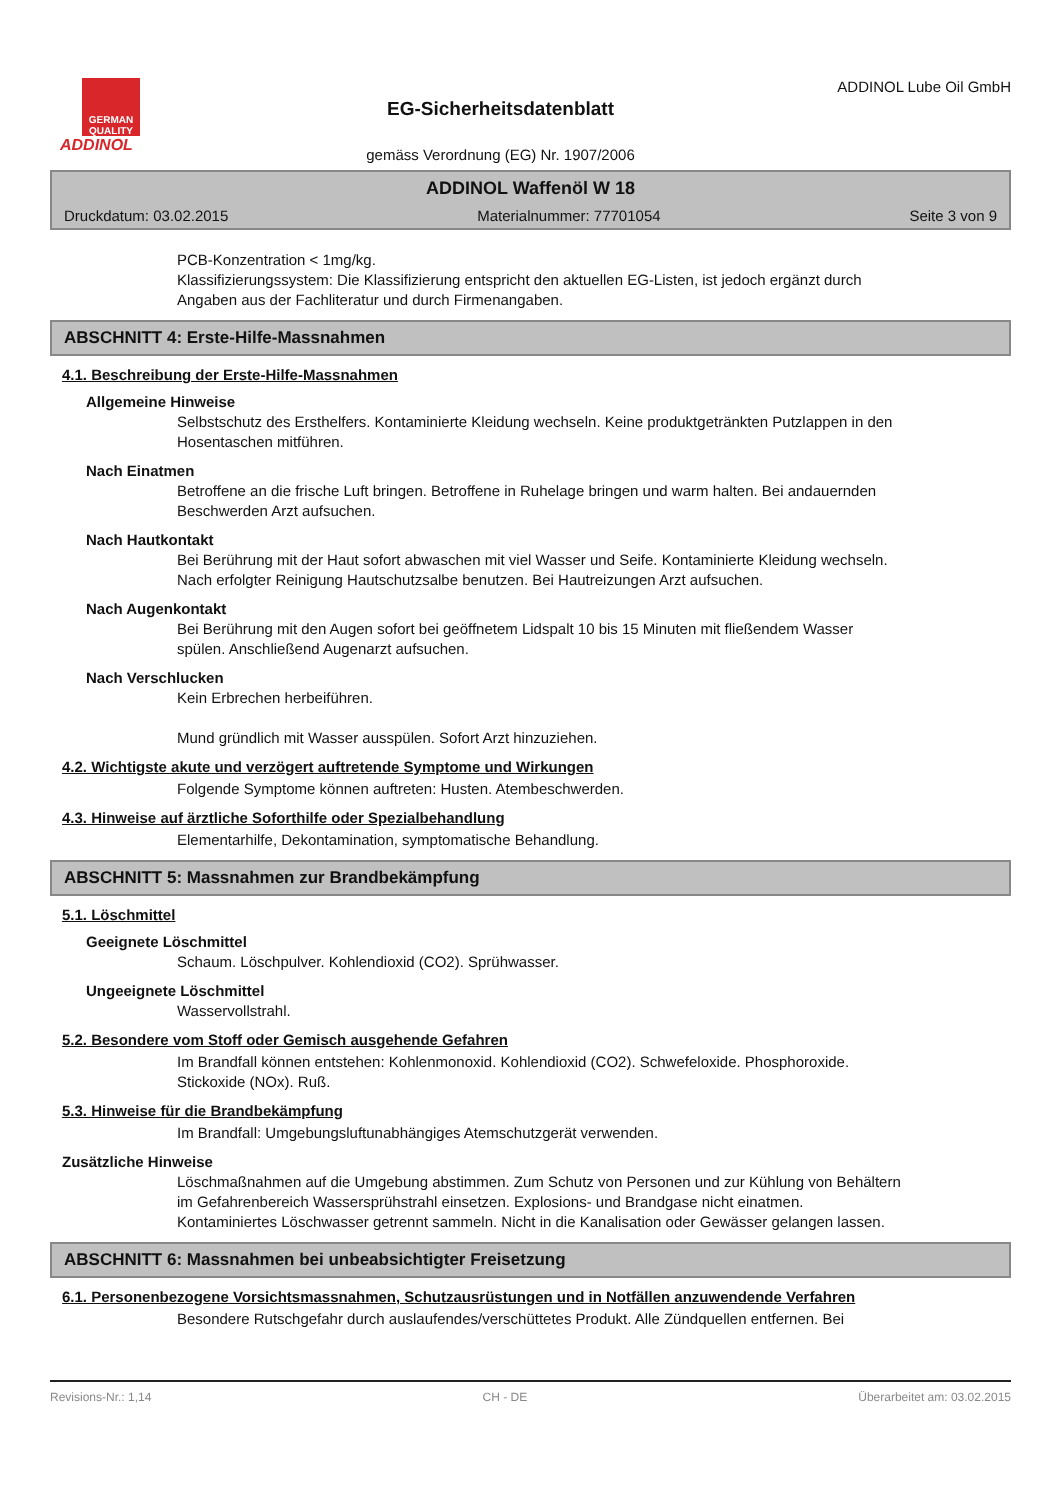GERMAN QUALITY
ADDINOL
EG-Sicherheitsdatenblatt
gemäss Verordnung (EG) Nr. 1907/2006
ADDINOL Lube Oil GmbH
ADDINOL Waffenöl W 18
Druckdatum: 03.02.2015 Materialnummer: 77701054 Seite 3 von 9
PCB-Konzentration < 1mg/kg.
Klassifizierungssystem: Die Klassifizierung entspricht den aktuellen EG-Listen, ist jedoch ergänzt durch Angaben aus der Fachliteratur und durch Firmenangaben.
ABSCHNITT 4: Erste-Hilfe-Massnahmen
4.1. Beschreibung der Erste-Hilfe-Massnahmen
Allgemeine Hinweise
Selbstschutz des Ersthelfers. Kontaminierte Kleidung wechseln. Keine produktgetränkten Putzlappen in den Hosentaschen mitführen.
Nach Einatmen
Betroffene an die frische Luft bringen. Betroffene in Ruhelage bringen und warm halten. Bei andauernden Beschwerden Arzt aufsuchen.
Nach Hautkontakt
Bei Berührung mit der Haut sofort abwaschen mit viel Wasser und Seife. Kontaminierte Kleidung wechseln. Nach erfolgter Reinigung Hautschutzsalbe benutzen. Bei Hautreizungen Arzt aufsuchen.
Nach Augenkontakt
Bei Berührung mit den Augen sofort bei geöffnetem Lidspalt 10 bis 15 Minuten mit fließendem Wasser spülen. Anschließend Augenarzt aufsuchen.
Nach Verschlucken
Kein Erbrechen herbeiführen.
Mund gründlich mit Wasser ausspülen. Sofort Arzt hinzuziehen.
4.2. Wichtigste akute und verzögert auftretende Symptome und Wirkungen
Folgende Symptome können auftreten: Husten. Atembeschwerden.
4.3. Hinweise auf ärztliche Soforthilfe oder Spezialbehandlung
Elementarhilfe, Dekontamination, symptomatische Behandlung.
ABSCHNITT 5: Massnahmen zur Brandbekämpfung
5.1. Löschmittel
Geeignete Löschmittel
Schaum. Löschpulver. Kohlendioxid (CO2). Sprühwasser.
Ungeeignete Löschmittel
Wasservollstrahl.
5.2. Besondere vom Stoff oder Gemisch ausgehende Gefahren
Im Brandfall können entstehen: Kohlenmonoxid. Kohlendioxid (CO2). Schwefeloxide. Phosphoroxide. Stickoxide (NOx). Ruß.
5.3. Hinweise für die Brandbekämpfung
Im Brandfall: Umgebungsluftunabhängiges Atemschutzgerät verwenden.
Zusätzliche Hinweise
Löschmaßnahmen auf die Umgebung abstimmen. Zum Schutz von Personen und zur Kühlung von Behältern im Gefahrenbereich Wassersprühstrahl einsetzen. Explosions- und Brandgase nicht einatmen. Kontaminiertes Löschwasser getrennt sammeln. Nicht in die Kanalisation oder Gewässer gelangen lassen.
ABSCHNITT 6: Massnahmen bei unbeabsichtigter Freisetzung
6.1. Personenbezogene Vorsichtsmassnahmen, Schutzausrüstungen und in Notfällen anzuwendende Verfahren
Besondere Rutschgefahr durch auslaufendes/verschüttetes Produkt. Alle Zündquellen entfernen. Bei
Revisions-Nr.: 1,14 CH - DE Überarbeitet am: 03.02.2015